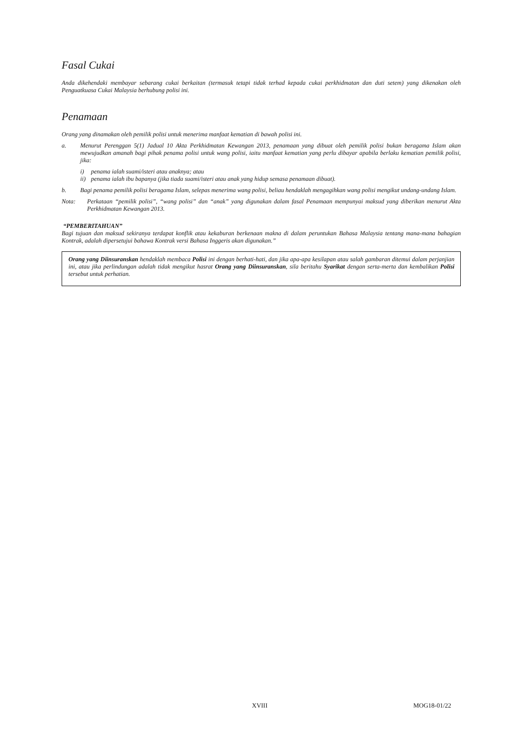Fasal Cukai
Anda dikehendaki membayar sebarang cukai berkaitan (termasuk tetapi tidak terhad kepada cukai perkhidmatan dan duti setem) yang dikenakan oleh Penguatkuasa Cukai Malaysia berhubung polisi ini.
Penamaan
Orang yang dinamakan oleh pemilik polisi untuk menerima manfaat kematian di bawah polisi ini.
a. Menurut Perenggan 5(1) Jadual 10 Akta Perkhidmatan Kewangan 2013, penamaan yang dibuat oleh pemilik polisi bukan beragama Islam akan mewujudkan amanah bagi pihak penama polisi untuk wang polisi, iaitu manfaat kematian yang perlu dibayar apabila berlaku kematian pemilik polisi, jika:
i) penama ialah suami/isteri atau anaknya; atau
ii) penama ialah ibu bapanya (jika tiada suami/isteri atau anak yang hidup semasa penamaan dibuat).
b. Bagi penama pemilik polisi beragama Islam, selepas menerima wang polisi, beliau hendaklah mengagihkan wang polisi mengikut undang-undang Islam.
Nota: Perkataan “pemilik polisi”, “wang polisi” dan “anak” yang digunakan dalam fasal Penamaan mempunyai maksud yang diberikan menurut Akta Perkhidmatan Kewangan 2013.
“PEMBERITAHUAN”
Bagi tujuan dan maksud sekiranya terdapat konflik atau kekaburan berkenaan makna di dalam peruntukan Bahasa Malaysia tentang mana-mana bahagian Kontrak, adalah dipersetujui bahawa Kontrak versi Bahasa Inggeris akan digunakan.”
Orang yang Diinsuranskan hendaklah membaca Polisi ini dengan berhati-hati, dan jika apa-apa kesilapan atau salah gambaran ditemui dalam perjanjian ini, atau jika perlindungan adalah tidak mengikut hasrat Orang yang Diinsuranskan, sila beritahu Syarikat dengan serta-merta dan kembalikan Polisi tersebut untuk perhatian.
XVIII MOG18-01/22